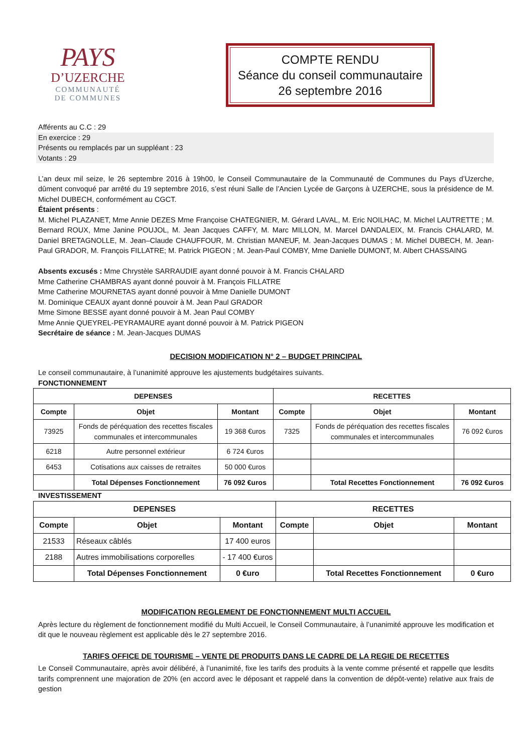PAYS
D’UZERCHE
COMMUNAUTÉ
DE COMMUNES
COMPTE RENDU
Séance du conseil communautaire
26 septembre 2016
Afférents au C.C : 29
En exercice : 29
Présents ou remplacés par un suppléant : 23
Votants : 29
L’an deux mil seize, le 26 septembre 2016 à 19h00, le Conseil Communautaire de la Communauté de Communes du Pays d’Uzerche, dûment convoqué par arrêté du 19 septembre 2016, s’est réuni Salle de l’Ancien Lycée de Garçons à UZERCHE, sous la présidence de M. Michel DUBECH, conformément au CGCT.
Étaient présents :
M. Michel PLAZANET, Mme Annie DEZES Mme Françoise CHATEGNIER, M. Gérard LAVAL, M. Eric NOILHAC, M. Michel LAUTRETTE ; M. Bernard ROUX, Mme Janine POUJOL, M. Jean Jacques CAFFY, M. Marc MILLON, M. Marcel DANDALEIX, M. Francis CHALARD, M. Daniel BRETAGNOLLE, M. Jean–Claude CHAUFFOUR, M. Christian MANEUF, M. Jean-Jacques DUMAS ; M. Michel DUBECH, M. Jean-Paul GRADOR, M. François FILLATRE; M. Patrick PIGEON ; M. Jean-Paul COMBY, Mme Danielle DUMONT, M. Albert CHASSAING
Absents excusés : Mme Chrystèle SARRAUDIE ayant donné pouvoir à M. Francis CHALARD
Mme Catherine CHAMBRAS ayant donné pouvoir à M. François FILLATRE
Mme Catherine MOURNETAS ayant donné pouvoir à Mme Danielle DUMONT
M. Dominique CEAUX ayant donné pouvoir à M. Jean Paul GRADOR
Mme Simone BESSE ayant donné pouvoir à M. Jean Paul COMBY
Mme Annie QUEYREL-PEYRAMAURE ayant donné pouvoir à M. Patrick PIGEON
Secrétaire de séance : M. Jean-Jacques DUMAS
DECISION MODIFICATION N° 2 – BUDGET PRINCIPAL
Le conseil communautaire, à l’unanimité approuve les ajustements budgétaires suivants.
FONCTIONNEMENT
| DEPENSES | | | RECETTES | | |
| --- | --- | --- | --- | --- | --- |
| Compte | Objet | Montant | Compte | Objet | Montant |
| 73925 | Fonds de péréquation des recettes fiscales communales et intercommunales | 19 368 €uros | 7325 | Fonds de péréquation des recettes fiscales communales et intercommunales | 76 092 €uros |
| 6218 | Autre personnel extérieur | 6 724 €uros | | | |
| 6453 | Cotisations aux caisses de retraites | 50 000 €uros | | | |
| | Total Dépenses Fonctionnement | 76 092 €uros | | Total Recettes Fonctionnement | 76 092 €uros |
INVESTISSEMENT
| DEPENSES | | | RECETTES | | |
| --- | --- | --- | --- | --- | --- |
| Compte | Objet | Montant | Compte | Objet | Montant |
| 21533 | Réseaux câblés | 17 400 euros | | | |
| 2188 | Autres immobilisations corporelles | - 17 400 €uros | | | |
| | Total Dépenses Fonctionnement | 0 €uro | | Total Recettes Fonctionnement | 0 €uro |
MODIFICATION REGLEMENT DE FONCTIONNEMENT MULTI ACCUEIL
Après lecture du règlement de fonctionnement modifié du Multi Accueil, le Conseil Communautaire, à l’unanimité approuve les modification et dit que le nouveau règlement est applicable dès le 27 septembre 2016.
TARIFS OFFICE DE TOURISME – VENTE DE PRODUITS DANS LE CADRE DE LA REGIE DE RECETTES
Le Conseil Communautaire, après avoir délibéré, à l’unanimité, fixe les tarifs des produits à la vente comme présenté et rappelle que lesdits tarifs comprennent une majoration de 20% (en accord avec le déposant et rappelé dans la convention de dépôt-vente) relative aux frais de gestion